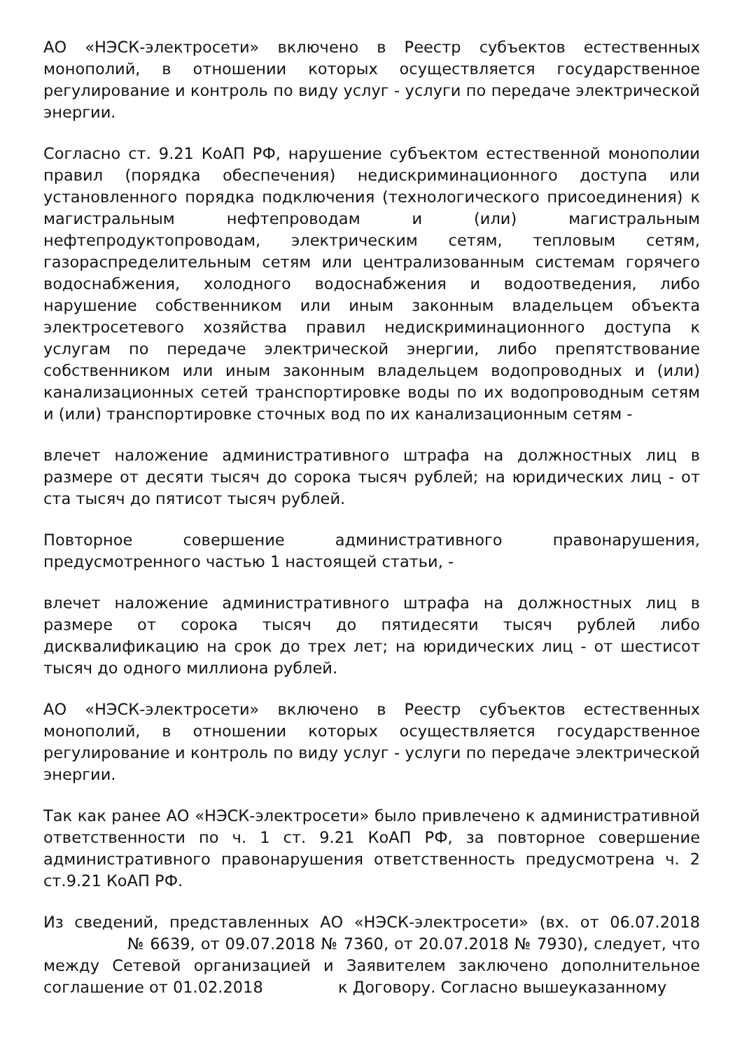АО «НЭСК-электросети» включено в Реестр субъектов естественных монополий, в отношении которых осуществляется государственное регулирование и контроль по виду услуг - услуги по передаче электрической энергии.
Согласно ст. 9.21 КоАП РФ, нарушение субъектом естественной монополии правил (порядка обеспечения) недискриминационного доступа или установленного порядка подключения (технологического присоединения) к магистральным нефтепроводам и (или) магистральным нефтепродуктопроводам, электрическим сетям, тепловым сетям, газораспределительным сетям или централизованным системам горячего водоснабжения, холодного водоснабжения и водоотведения, либо нарушение собственником или иным законным владельцем объекта электросетевого хозяйства правил недискриминационного доступа к услугам по передаче электрической энергии, либо препятствование собственником или иным законным владельцем водопроводных и (или) канализационных сетей транспортировке воды по их водопроводным сетям и (или) транспортировке сточных вод по их канализационным сетям -
влечет наложение административного штрафа на должностных лиц в размере от десяти тысяч до сорока тысяч рублей; на юридических лиц - от ста тысяч до пятисот тысяч рублей.
Повторное совершение административного правонарушения, предусмотренного частью 1 настоящей статьи, -
влечет наложение административного штрафа на должностных лиц в размере от сорока тысяч до пятидесяти тысяч рублей либо дисквалификацию на срок до трех лет; на юридических лиц - от шестисот тысяч до одного миллиона рублей.
АО «НЭСК-электросети» включено в Реестр субъектов естественных монополий, в отношении которых осуществляется государственное регулирование и контроль по виду услуг - услуги по передаче электрической энергии.
Так как ранее АО «НЭСК-электросети» было привлечено к административной ответственности по ч. 1 ст. 9.21 КоАП РФ, за повторное совершение административного правонарушения ответственность предусмотрена ч. 2 ст.9.21 КоАП РФ.
Из сведений, представленных АО «НЭСК-электросети» (вх. от 06.07.2018 № 6639, от 09.07.2018 № 7360, от 20.07.2018 № 7930), следует, что между Сетевой организацией и Заявителем заключено дополнительное соглашение от 01.02.2018 к Договору. Согласно вышеуказанному